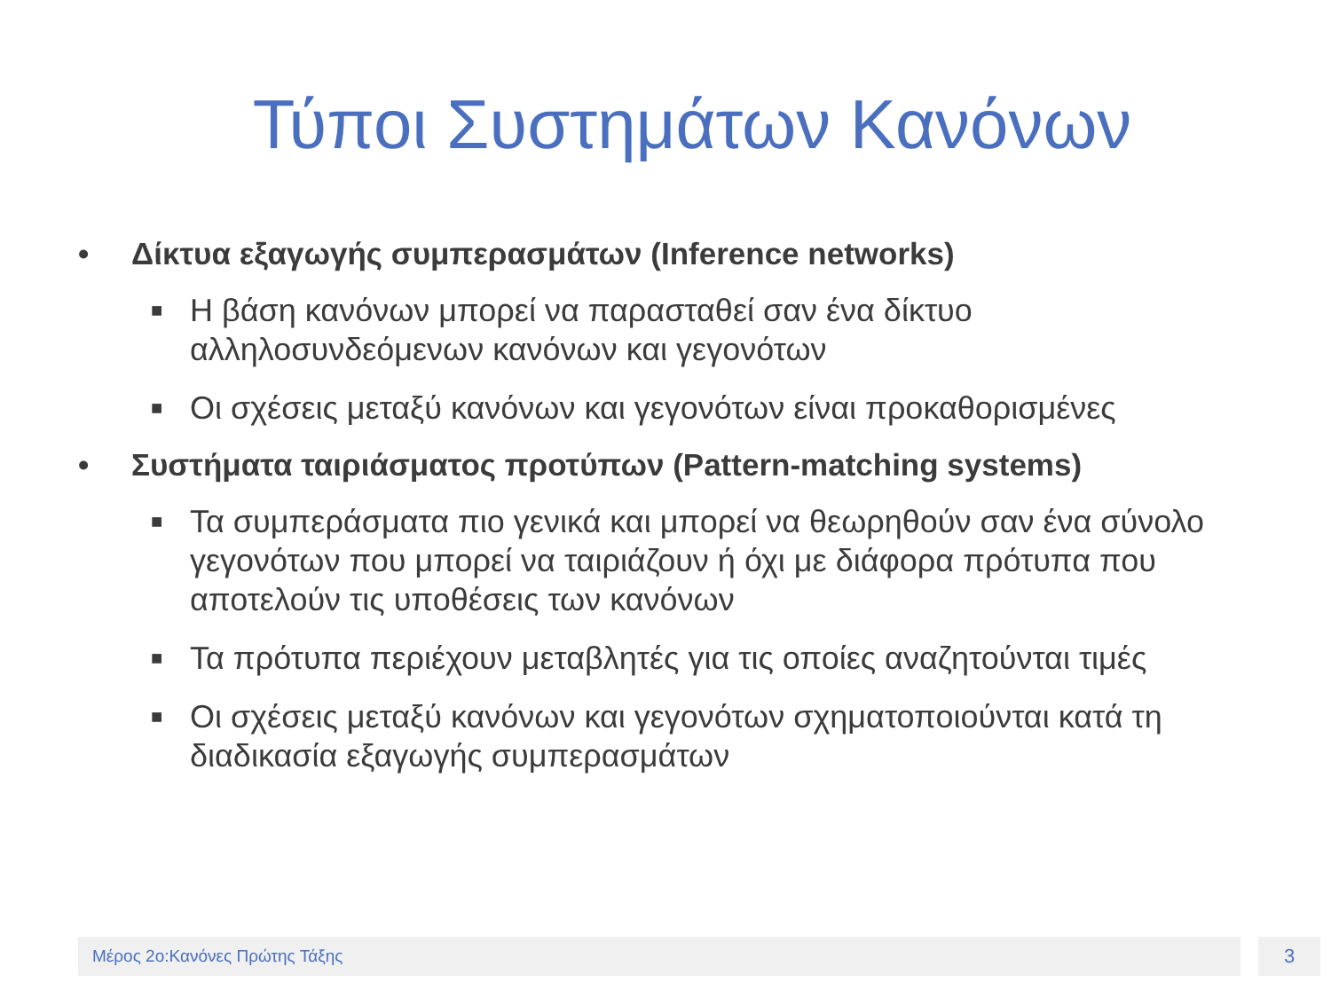Τύποι Συστημάτων Κανόνων
• Δίκτυα εξαγωγής συμπερασμάτων (Inference networks)
■ Η βάση κανόνων μπορεί να παρασταθεί σαν ένα δίκτυο αλληλοσυνδεόμενων κανόνων και γεγονότων
■ Οι σχέσεις μεταξύ κανόνων και γεγονότων είναι προκαθορισμένες
• Συστήματα ταιριάσματος προτύπων (Pattern-matching systems)
■ Τα συμπεράσματα πιο γενικά και μπορεί να θεωρηθούν σαν ένα σύνολο γεγονότων που μπορεί να ταιριάζουν ή όχι με διάφορα πρότυπα που αποτελούν τις υποθέσεις των κανόνων
■ Τα πρότυπα περιέχουν μεταβλητές για τις οποίες αναζητούνται τιμές
■ Οι σχέσεις μεταξύ κανόνων και γεγονότων σχηματοποιούνται κατά τη διαδικασία εξαγωγής συμπερασμάτων
Μέρος 2ο:Κανόνες Πρώτης Τάξης 3